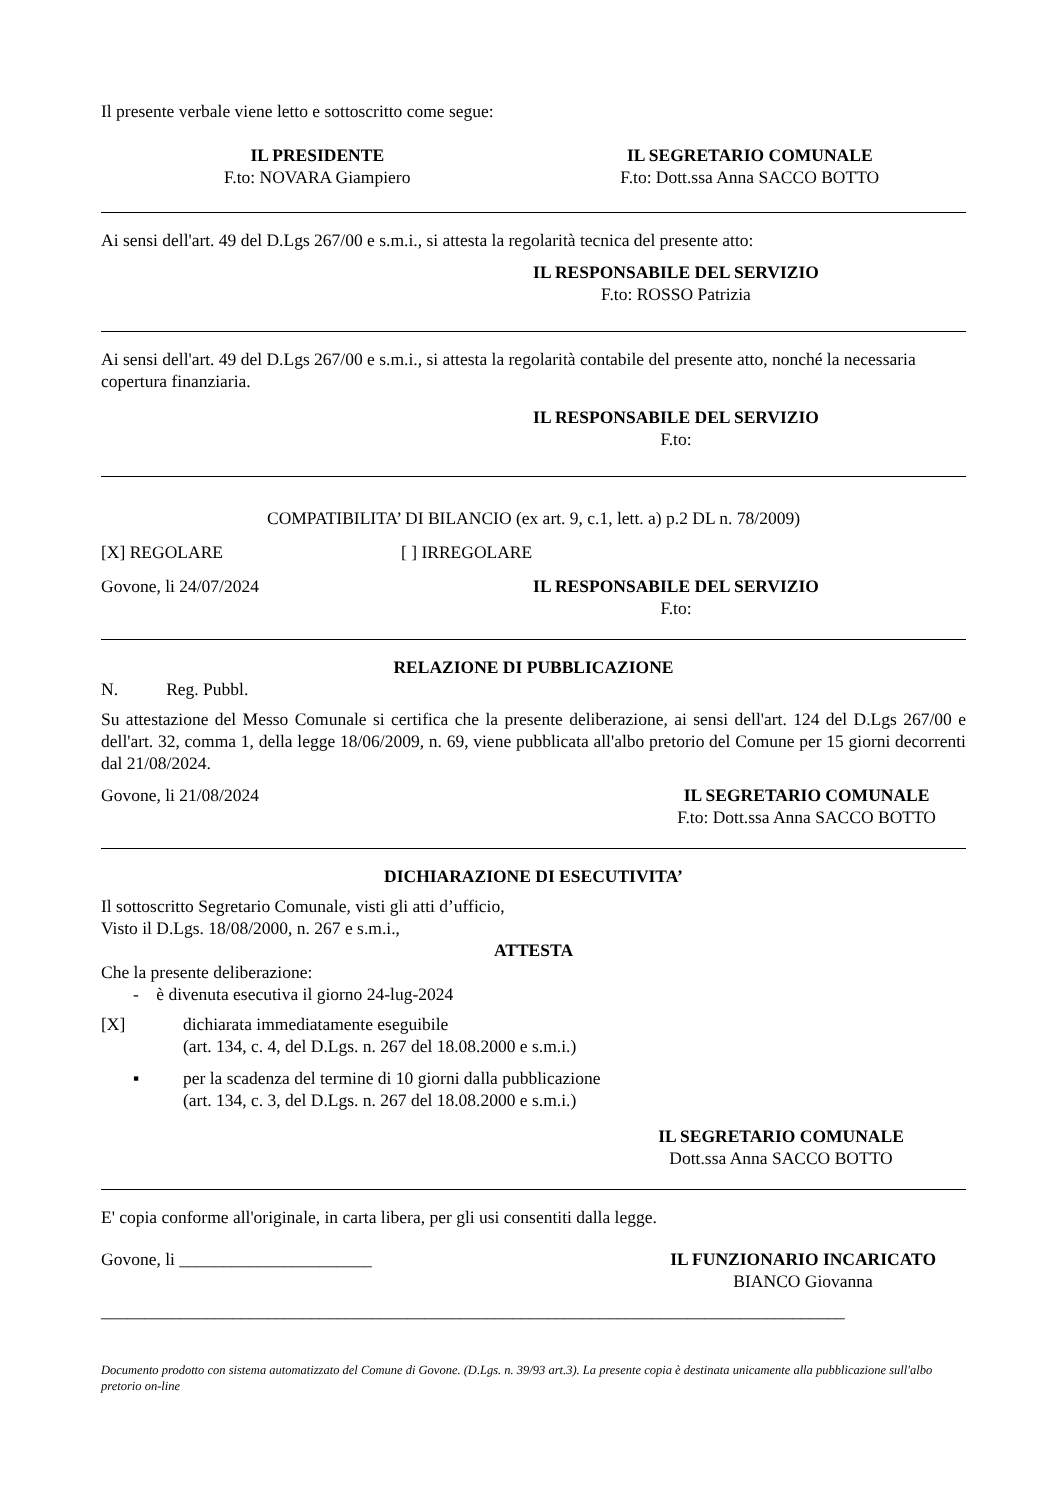Il presente verbale viene letto e sottoscritto come segue:
IL PRESIDENTE
F.to: NOVARA Giampiero
IL SEGRETARIO COMUNALE
F.to: Dott.ssa Anna SACCO BOTTO
Ai sensi dell'art. 49 del D.Lgs 267/00 e s.m.i., si attesta la regolarità tecnica del presente atto:
IL RESPONSABILE DEL SERVIZIO
F.to: ROSSO Patrizia
Ai sensi dell'art. 49 del D.Lgs 267/00 e s.m.i., si attesta la regolarità contabile del presente atto, nonché la necessaria copertura finanziaria.
IL RESPONSABILE DEL SERVIZIO
F.to:
COMPATIBILITA’ DI BILANCIO (ex art. 9, c.1, lett. a) p.2 DL n. 78/2009)
[X] REGOLARE [ ] IRREGOLARE
Govone, li 24/07/2024 IL RESPONSABILE DEL SERVIZIO
F.to:
RELAZIONE DI PUBBLICAZIONE
N. Reg. Pubbl.
Su attestazione del Messo Comunale si certifica che la presente deliberazione, ai sensi dell'art. 124 del D.Lgs 267/00 e dell'art. 32, comma 1, della legge 18/06/2009, n. 69, viene pubblicata all'albo pretorio del Comune per 15 giorni decorrenti dal 21/08/2024.
Govone, li 21/08/2024 IL SEGRETARIO COMUNALE
F.to: Dott.ssa Anna SACCO BOTTO
DICHIARAZIONE DI ESECUTIVITA’
Il sottoscritto Segretario Comunale, visti gli atti d’ufficio,
Visto il D.Lgs. 18/08/2000, n. 267 e s.m.i.,
ATTESTA
Che la presente deliberazione:
- è divenuta esecutiva il giorno 24-lug-2024
[X] dichiarata immediatamente eseguibile
(art. 134, c. 4, del D.Lgs. n. 267 del 18.08.2000 e s.m.i.)
▪ per la scadenza del termine di 10 giorni dalla pubblicazione
(art. 134, c. 3, del D.Lgs. n. 267 del 18.08.2000 e s.m.i.)
IL SEGRETARIO COMUNALE
Dott.ssa Anna SACCO BOTTO
E' copia conforme all'originale, in carta libera, per gli usi consentiti dalla legge.
Govone, li ______________________ IL FUNZIONARIO INCARICATO
BIANCO Giovanna
_____________________________________________________________________________________
Documento prodotto con sistema automatizzato del Comune di Govone. (D.Lgs. n. 39/93 art.3). La presente copia è destinata unicamente alla pubblicazione sull'albo pretorio on-line